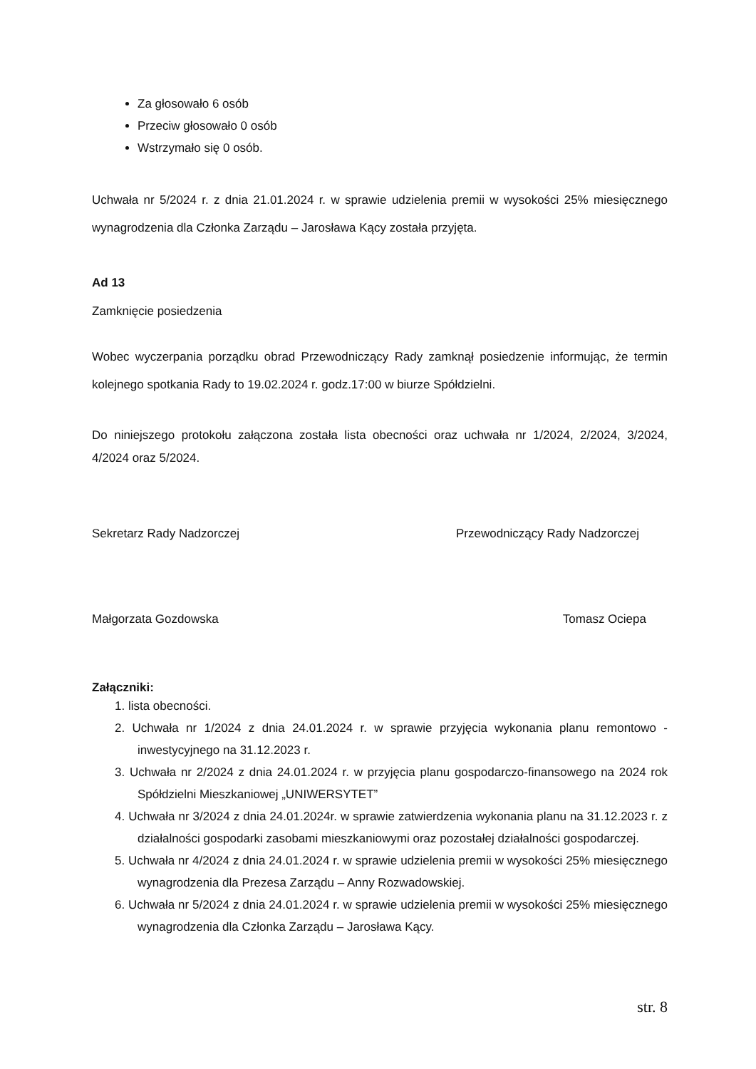Za głosowało 6 osób
Przeciw głosowało 0 osób
Wstrzymało się 0 osób.
Uchwała nr 5/2024 r. z dnia 21.01.2024 r. w sprawie udzielenia premii w wysokości 25% miesięcznego wynagrodzenia dla Członka Zarządu – Jarosława Kący została przyjęta.
Ad 13
Zamknięcie posiedzenia
Wobec wyczerpania porządku obrad Przewodniczący Rady zamknął posiedzenie informując, że termin kolejnego spotkania Rady to 19.02.2024 r. godz.17:00 w biurze Spółdzielni.
Do niniejszego protokołu załączona została lista obecności oraz uchwała nr 1/2024, 2/2024, 3/2024, 4/2024 oraz 5/2024.
Sekretarz Rady Nadzorczej Przewodniczący Rady Nadzorczej
Małgorzata Gozdowska Tomasz Ociepa
Załączniki:
1. lista obecności.
2. Uchwała nr 1/2024 z dnia 24.01.2024 r. w sprawie przyjęcia wykonania planu remontowo - inwestycyjnego na 31.12.2023 r.
3. Uchwała nr 2/2024 z dnia 24.01.2024 r. w przyjęcia planu gospodarczo-finansowego na 2024 rok Spółdzielni Mieszkaniowej „UNIWERSYTET”
4. Uchwała nr 3/2024 z dnia 24.01.2024r. w sprawie zatwierdzenia wykonania planu na 31.12.2023 r. z działalności gospodarki zasobami mieszkaniowymi oraz pozostałej działalności gospodarczej.
5. Uchwała nr 4/2024 z dnia 24.01.2024 r. w sprawie udzielenia premii w wysokości 25% miesięcznego wynagrodzenia dla Prezesa Zarządu – Anny Rozwadowskiej.
6. Uchwała nr 5/2024 z dnia 24.01.2024 r. w sprawie udzielenia premii w wysokości 25% miesięcznego wynagrodzenia dla Członka Zarządu – Jarosława Kący.
str. 8